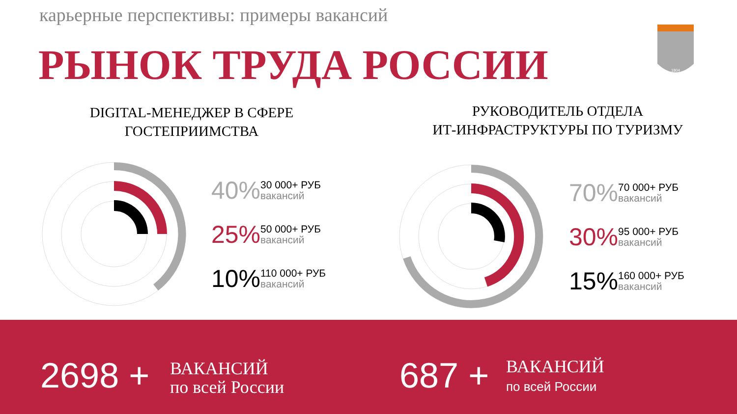карьерные перспективы: примеры вакансий
РЫНОК ТРУДА РОССИИ
1804
DIGITAL-МЕНЕДЖЕР В СФЕРЕ
ГОСТЕПРИИМСТВА
РУКОВОДИТЕЛЬ ОТДЕЛА
ИТ-ИНФРАСТРУКТУРЫ ПО ТУРИЗМУ
40%
30 000+ РУБ
вакансий
25%
50 000+ РУБ
вакансий
10%
110 000+ РУБ
вакансий
70%
70 000+ РУБ
вакансий
30%
95 000+ РУБ
вакансий
15%
160 000+ РУБ
вакансий
2698 +
ВАКАНСИЙ
по всей России
687 +
ВАКАНСИЙ
по всей России